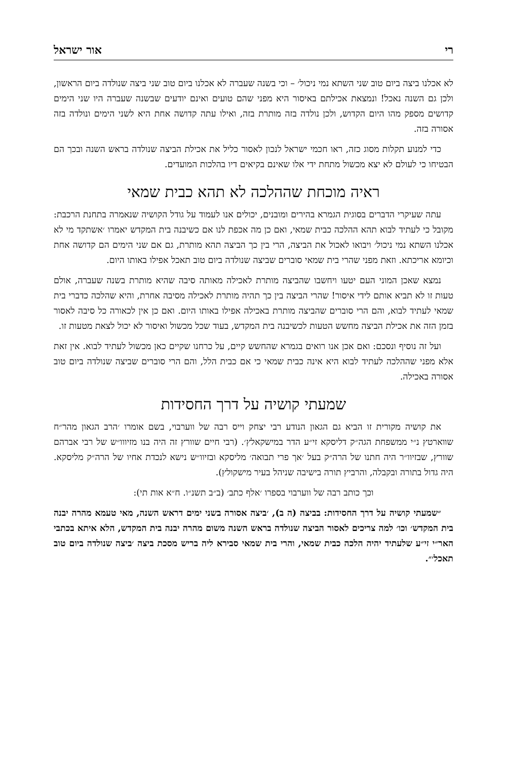רי אור ישראל
לא אכלנו ביצה ביום טוב שני השתא נמי ניכול׳ – וכי בשנה שעברה לא אכלנו ביום טוב שני ביצה שנולדה ביום הראשון, ולכן גם השנה נאכל! ונמצאת אכילתם באיסור היא מפני שהם טועים ואינם יודעים שבשנה שעברה היו שני הימים קדושים מספק מהו היום הקדוש, ולכן נולדה בזה מותרת בזה, ואילו עתה קדושה אחת היא לשני הימים ונולדה בזה אסורה בזה.
כדי למנוע תקלות מסוג כזה, ראו חכמי ישראל לנכון לאסור כליל את אכילת הביצה שנולדה בראש השנה ובכך הם הבטיחו כי לעולם לא יצא מכשול מתחת ידי אלו שאינם בקיאים דיו בהלכות המועדים.
ראיה מוכחת שההלכה לא תהא כבית שמאי
עתה שעיקרי הדברים בסוגית הגמרא בהירים ומובנים, יכולים אנו לעמוד על גודל הקושיה שנאמרה בתחנת הרכבת: מקובל כי לעתיד לבוא תהא ההלכה כבית שמאי, ואם כן מה אכפת לנו אם כשיבנה בית המקדש יאמרו ׳אשתקד מי לא אכלנו השתא נמי ניכול׳ ויבואו לאכול את הביצה, הרי בין כך הביצה תהא מותרת, גם אם שני הימים הם קדושה אחת וכיומא אריכתא. וזאת מפני שהרי בית שמאי סוברים שביצה שנולדה ביום טוב תאכל אפילו באותו היום.
נמצא שאכן המוני העם יטעו ויחשבו שהביצה מותרת לאכילה מאותה סיבה שהיא מותרת בשנה שעברה, אולם טעות זו לא תביא אותם לידי איסור! שהרי הביצה בין כך תהיה מותרת לאכילה מסיבה אחרת, והיא שהלכה כדברי בית שמאי לעתיד לבוא, והם הרי סוברים שהביצה מותרת באכילה אפילו באותו היום. ואם כן אין לכאורה כל סיבה לאסור בזמן הזה את אכילת הביצה מחשש הטעות לכשיבנה בית המקדש, בעוד שכל מכשול ואיסור לא יכול לצאת מטעות זו.
ועל זה נוסיף ונסכם: ואם אכן אנו רואים בגמרא שהחשש קיים, על כרחנו שקיים כאן מכשול לעתיד לבוא. אין זאת אלא מפני שההלכה לעתיד לבוא היא אינה כבית שמאי כי אם כבית הלל, והם הרי סוברים שביצה שנולדה ביום טוב אסורה באכילה.
שמעתי קושיה על דרך החסידות
את קושיה מקורית זו הביא גם הגאון הנודע רבי יצחק וייס רבה של ווערבוי, בשם אומרו ׳הרב הגאון מהר״ח שווארטץ נ״י ממשפחת הגה״ק דליסקא זי״ע הדר במישקאלץ׳. (רבי חיים שוורץ זה היה בנו מזיווו״ש של רבי אברהם שוורץ, שבזיוו״ר היה חתנו של הרה״ק בעל ׳אך פרי תבואה׳ מליסקא ובזיוו״ש נישא לנכדת אחיו של הרה״ק מליסקא. היה גדול בתורה ובקבלה, והרביץ תורה בישיבה שניהל בעיר מישקולץ).
וכך כותב רבה של ווערבוי בספרו ׳אלף כתב׳ (ב״ב תשנ״ו. ח״א אות תי):
״שמעתי קושיה על דרך החסידות: בביצה (ה ב), ׳ביצה אסורה בשני ימים דראש השנה, מאי טעמא מהרה יבנה בית המקדש׳ וכו׳ למה צריכים לאסור הביצה שנולדה בראש השנה משום מהרה יבנה בית המקדש, הלא איתא בכתבי האר״י זי״ע שלעתיד יהיה הלכה כבית שמאי, והרי בית שמאי סבירא ליה בריש מסכת ביצה ׳ביצה שנולדה ביום טוב תאכל׳״.